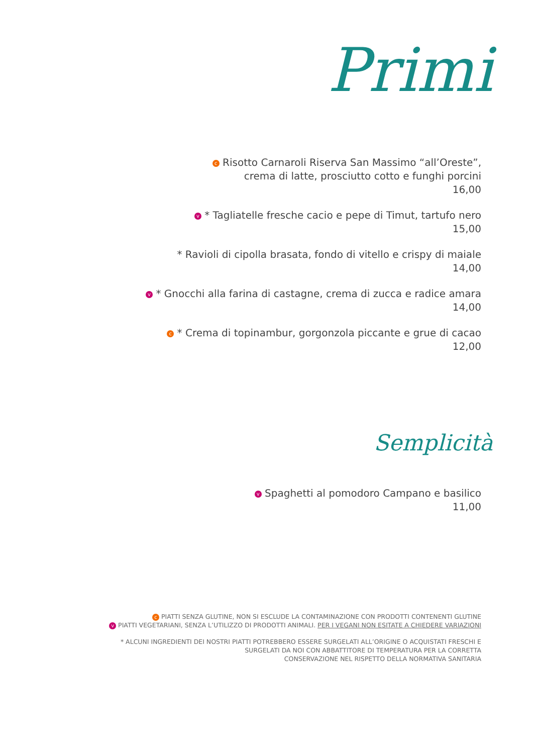Primi
c Risotto Carnaroli Riserva San Massimo “all’Oreste”,
crema di latte, prosciutto cotto e funghi porcini
16,00
v * Tagliatelle fresche cacio e pepe di Timut, tartufo nero
15,00
* Ravioli di cipolla brasata, fondo di vitello e crispy di maiale
14,00
v * Gnocchi alla farina di castagne, crema di zucca e radice amara
14,00
c * Crema di topinambur, gorgonzola piccante e grue di cacao
12,00
Semplicità
v Spaghetti al pomodoro Campano e basilico
11,00
c PIATTI SENZA GLUTINE, NON SI ESCLUDE LA CONTAMINAZIONE CON PRODOTTI CONTENENTI GLUTINE
v PIATTI VEGETARIANI, SENZA L’UTILIZZO DI PRODOTTI ANIMALI. PER I VEGANI NON ESITATE A CHIEDERE VARIAZIONI
* ALCUNI INGREDIENTI DEI NOSTRI PIATTI POTREBBERO ESSERE SURGELATI ALL’ORIGINE O ACQUISTATI FRESCHI E
SURGELATI DA NOI CON ABBATTITORE DI TEMPERATURA PER LA CORRETTA
CONSERVAZIONE NEL RISPETTO DELLA NORMATIVA SANITARIA